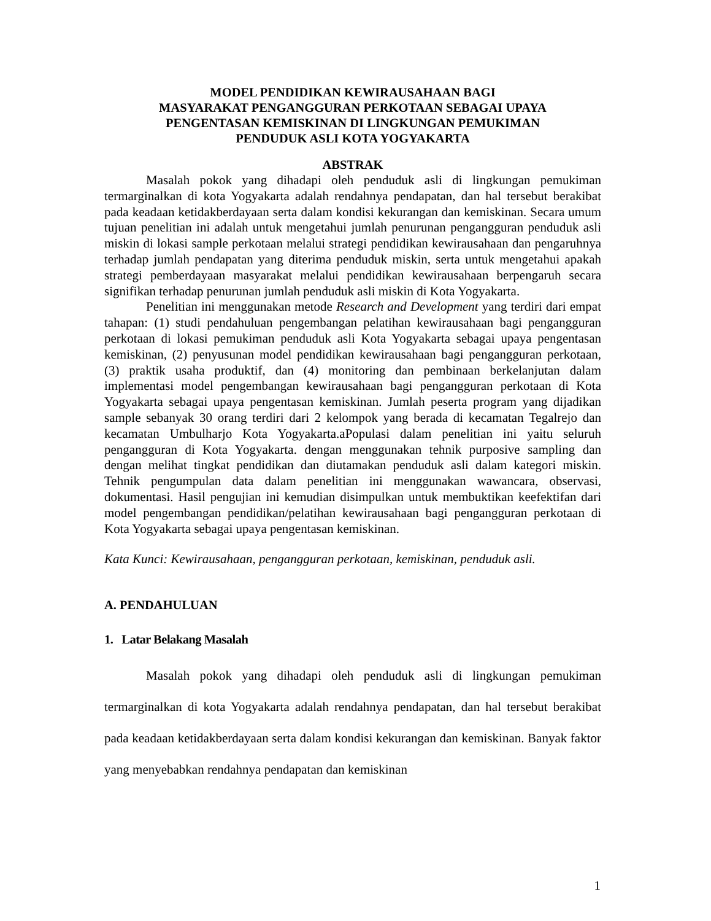MODEL PENDIDIKAN KEWIRAUSAHAAN BAGI
MASYARAKAT PENGANGGURAN PERKOTAAN SEBAGAI UPAYA
PENGENTASAN KEMISKINAN DI LINGKUNGAN PEMUKIMAN
PENDUDUK ASLI KOTA YOGYAKARTA
ABSTRAK
Masalah pokok yang dihadapi oleh penduduk asli di lingkungan pemukiman termarginalkan di kota Yogyakarta adalah rendahnya pendapatan, dan hal tersebut berakibat pada keadaan ketidakberdayaan serta dalam kondisi kekurangan dan kemiskinan. Secara umum tujuan penelitian ini adalah untuk mengetahui jumlah penurunan pengangguran penduduk asli miskin di lokasi sample perkotaan melalui strategi pendidikan kewirausahaan dan pengaruhnya terhadap jumlah pendapatan yang diterima penduduk miskin, serta untuk mengetahui apakah strategi pemberdayaan masyarakat melalui pendidikan kewirausahaan berpengaruh secara signifikan terhadap penurunan jumlah penduduk asli miskin di Kota Yogyakarta.
Penelitian ini menggunakan metode Research and Development yang terdiri dari empat tahapan: (1) studi pendahuluan pengembangan pelatihan kewirausahaan bagi pengangguran perkotaan di lokasi pemukiman penduduk asli Kota Yogyakarta sebagai upaya pengentasan kemiskinan, (2) penyusunan model pendidikan kewirausahaan bagi pengangguran perkotaan, (3) praktik usaha produktif, dan (4) monitoring dan pembinaan berkelanjutan dalam implementasi model pengembangan kewirausahaan bagi pengangguran perkotaan di Kota Yogyakarta sebagai upaya pengentasan kemiskinan. Jumlah peserta program yang dijadikan sample sebanyak 30 orang terdiri dari 2 kelompok yang berada di kecamatan Tegalrejo dan kecamatan Umbulharjo Kota Yogyakarta.aPopulasi dalam penelitian ini yaitu seluruh pengangguran di Kota Yogyakarta. dengan menggunakan tehnik purposive sampling dan dengan melihat tingkat pendidikan dan diutamakan penduduk asli dalam kategori miskin. Tehnik pengumpulan data dalam penelitian ini menggunakan wawancara, observasi, dokumentasi. Hasil pengujian ini kemudian disimpulkan untuk membuktikan keefektifan dari model pengembangan pendidikan/pelatihan kewirausahaan bagi pengangguran perkotaan di Kota Yogyakarta sebagai upaya pengentasan kemiskinan.
Kata Kunci: Kewirausahaan, pengangguran perkotaan, kemiskinan, penduduk asli.
A. PENDAHULUAN
1. Latar Belakang Masalah
Masalah pokok yang dihadapi oleh penduduk asli di lingkungan pemukiman termarginalkan di kota Yogyakarta adalah rendahnya pendapatan, dan hal tersebut berakibat pada keadaan ketidakberdayaan serta dalam kondisi kekurangan dan kemiskinan. Banyak faktor yang menyebabkan rendahnya pendapatan dan kemiskinan
1